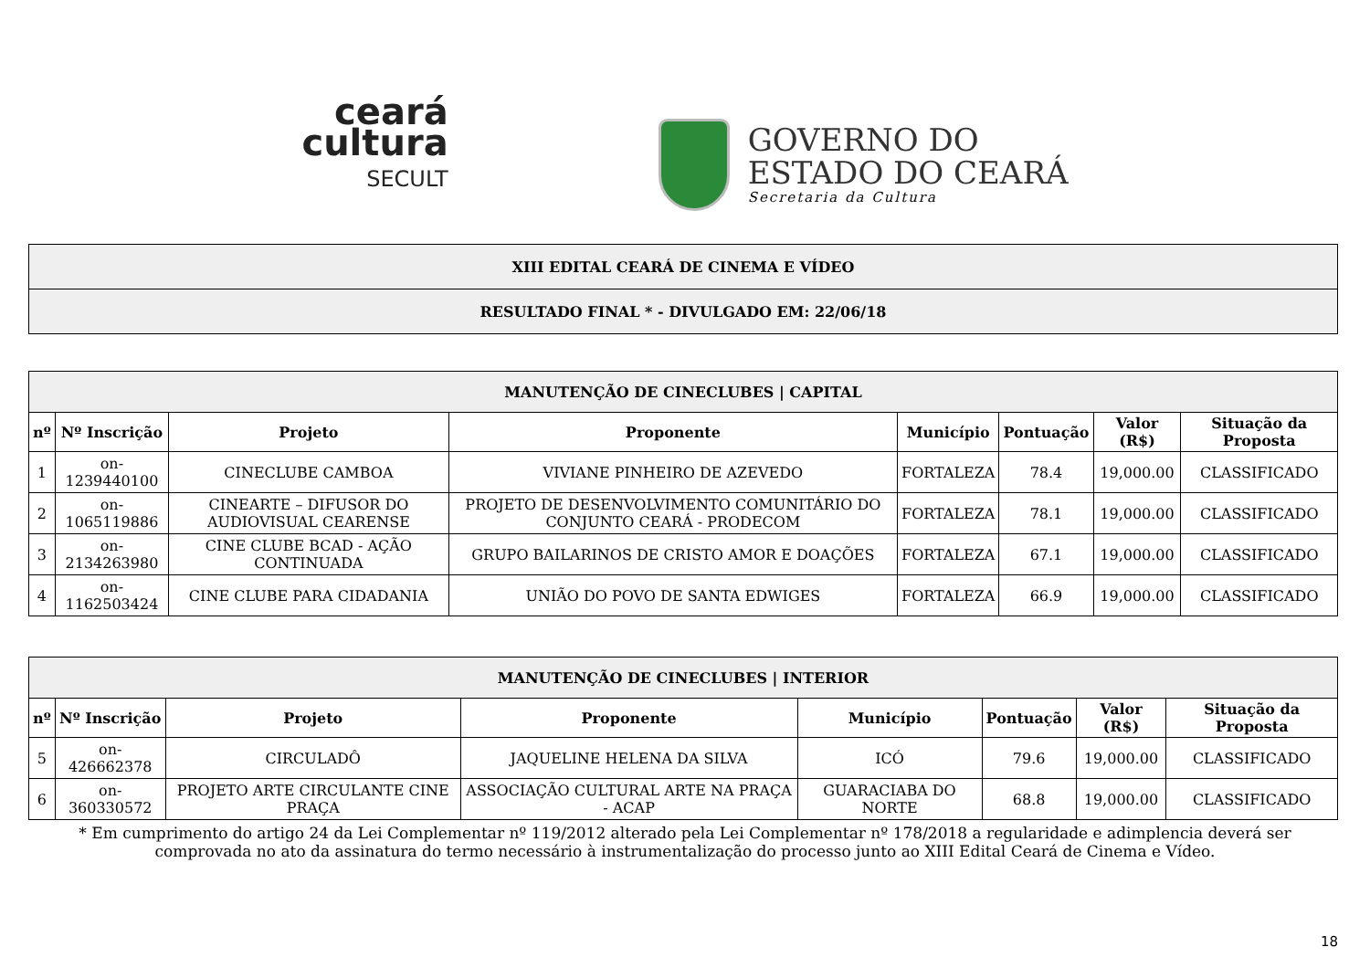ceará
cultura
SECULT
GOVERNO DO
ESTADO DO CEARÁ
Secretaria da Cultura
| XIII EDITAL CEARÁ DE CINEMA E VÍDEO |
| RESULTADO FINAL * - DIVULGADO EM: 22/06/18 |
| MANUTENÇÃO DE CINECLUBES / CAPITAL | | | | | | | |
| nº | Nº Inscrição | Projeto | Proponente | Município | Pontuação | Valor (R$) | Situação da Proposta |
| 1 | on-1239440100 | CINECLUBE CAMBOA | VIVIANE PINHEIRO DE AZEVEDO | FORTALEZA | 78.4 | 19,000.00 | CLASSIFICADO |
| 2 | on-1065119886 | CINEARTE – DIFUSOR DO AUDIOVISUAL CEARENSE | PROJETO DE DESENVOLVIMENTO COMUNITÁRIO DO CONJUNTO CEARÁ - PRODECOM | FORTALEZA | 78.1 | 19,000.00 | CLASSIFICADO |
| 3 | on-2134263980 | CINE CLUBE BCAD - AÇÃO CONTINUADA | GRUPO BAILARINOS DE CRISTO AMOR E DOAÇÕES | FORTALEZA | 67.1 | 19,000.00 | CLASSIFICADO |
| 4 | on-1162503424 | CINE CLUBE PARA CIDADANIA | UNIÃO DO POVO DE SANTA EDWIGES | FORTALEZA | 66.9 | 19,000.00 | CLASSIFICADO |
| MANUTENÇÃO DE CINECLUBES / INTERIOR | | | | | | | |
| nº | Nº Inscrição | Projeto | Proponente | Município | Pontuação | Valor (R$) | Situação da Proposta |
| 5 | on-426662378 | CIRCULADÔ | JAQUELINE HELENA DA SILVA | ICÓ | 79.6 | 19,000.00 | CLASSIFICADO |
| 6 | on-360330572 | PROJETO ARTE CIRCULANTE CINE PRAÇA | ASSOCIAÇÃO CULTURAL ARTE NA PRAÇA - ACAP | GUARACIABA DO NORTE | 68.8 | 19,000.00 | CLASSIFICADO |
* Em cumprimento do artigo 24 da Lei Complementar nº 119/2012 alterado pela Lei Complementar nº 178/2018 a regularidade e adimplencia deverá ser comprovada no ato da assinatura do termo necessário à instrumentalização do processo junto ao XIII Edital Ceará de Cinema e Vídeo.
18